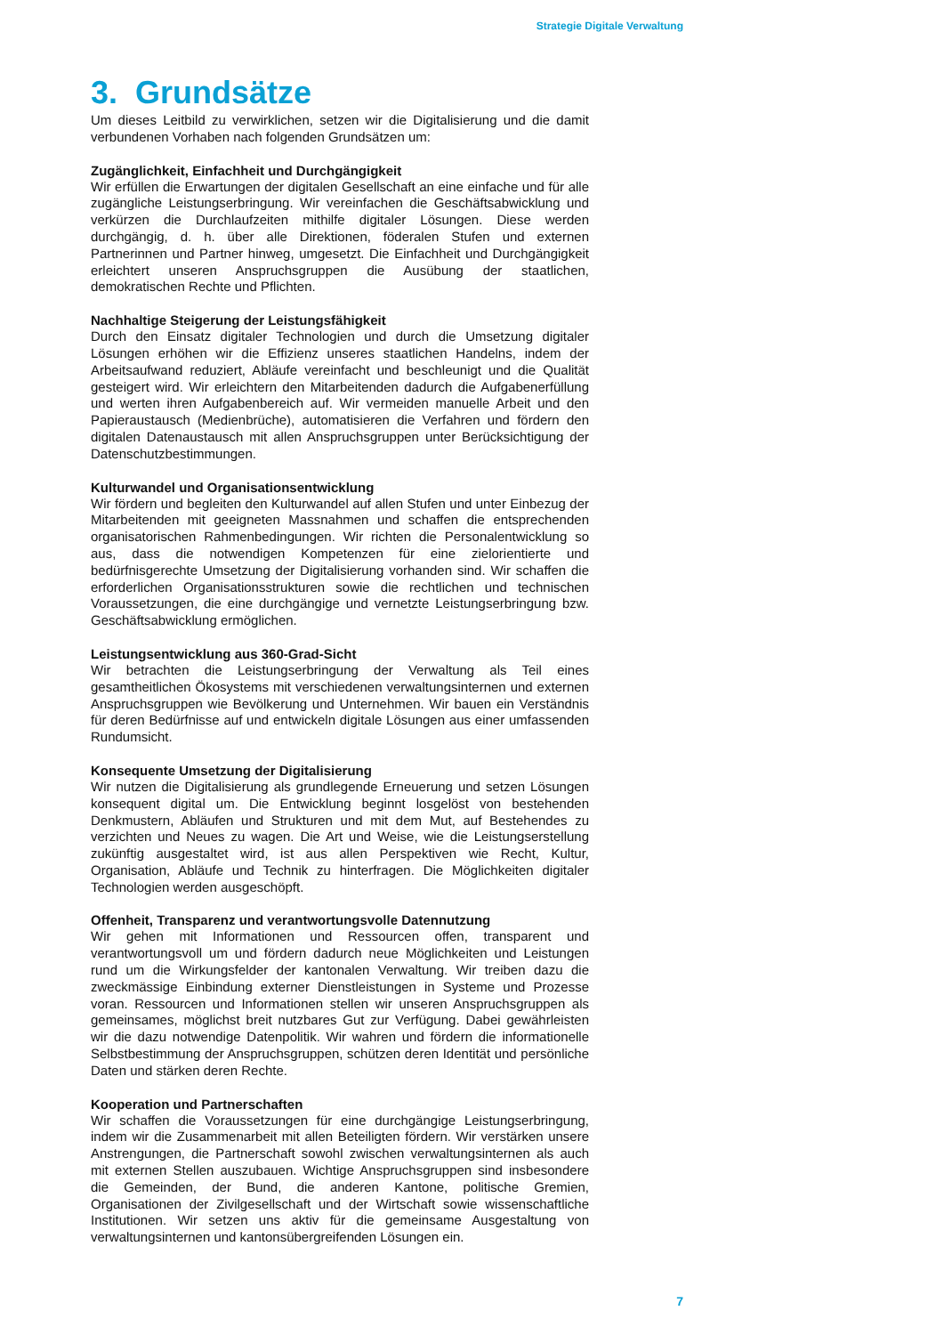Strategie Digitale Verwaltung
3. Grundsätze
Um dieses Leitbild zu verwirklichen, setzen wir die Digitalisierung und die damit verbundenen Vorhaben nach folgenden Grundsätzen um:
Zugänglichkeit, Einfachheit und Durchgängigkeit
Wir erfüllen die Erwartungen der digitalen Gesellschaft an eine einfache und für alle zugängliche Leistungserbringung. Wir vereinfachen die Geschäftsabwicklung und verkürzen die Durchlaufzeiten mithilfe digitaler Lösungen. Diese werden durchgängig, d. h. über alle Direktionen, föderalen Stufen und externen Partnerinnen und Partner hinweg, umgesetzt. Die Einfachheit und Durchgängigkeit erleichtert unseren Anspruchsgruppen die Ausübung der staatlichen, demokratischen Rechte und Pflichten.
Nachhaltige Steigerung der Leistungsfähigkeit
Durch den Einsatz digitaler Technologien und durch die Umsetzung digitaler Lösungen erhöhen wir die Effizienz unseres staatlichen Handelns, indem der Arbeitsaufwand reduziert, Abläufe vereinfacht und beschleunigt und die Qualität gesteigert wird. Wir erleichtern den Mitarbeitenden dadurch die Aufgabenerfüllung und werten ihren Aufgabenbereich auf. Wir vermeiden manuelle Arbeit und den Papieraustausch (Medienbrüche), automatisieren die Verfahren und fördern den digitalen Datenaustausch mit allen Anspruchsgruppen unter Berücksichtigung der Datenschutzbestimmungen.
Kulturwandel und Organisationsentwicklung
Wir fördern und begleiten den Kulturwandel auf allen Stufen und unter Einbezug der Mitarbeitenden mit geeigneten Massnahmen und schaffen die entsprechenden organisatorischen Rahmenbedingungen. Wir richten die Personalentwicklung so aus, dass die notwendigen Kompetenzen für eine zielorientierte und bedürfnisgerechte Umsetzung der Digitalisierung vorhanden sind. Wir schaffen die erforderlichen Organisationsstrukturen sowie die rechtlichen und technischen Voraussetzungen, die eine durchgängige und vernetzte Leistungserbringung bzw. Geschäftsabwicklung ermöglichen.
Leistungsentwicklung aus 360-Grad-Sicht
Wir betrachten die Leistungserbringung der Verwaltung als Teil eines gesamtheitlichen Ökosystems mit verschiedenen verwaltungsinternen und externen Anspruchsgruppen wie Bevölkerung und Unternehmen. Wir bauen ein Verständnis für deren Bedürfnisse auf und entwickeln digitale Lösungen aus einer umfassenden Rundumsicht.
Konsequente Umsetzung der Digitalisierung
Wir nutzen die Digitalisierung als grundlegende Erneuerung und setzen Lösungen konsequent digital um. Die Entwicklung beginnt losgelöst von bestehenden Denkmustern, Abläufen und Strukturen und mit dem Mut, auf Bestehendes zu verzichten und Neues zu wagen. Die Art und Weise, wie die Leistungserstellung zukünftig ausgestaltet wird, ist aus allen Perspektiven wie Recht, Kultur, Organisation, Abläufe und Technik zu hinterfragen. Die Möglichkeiten digitaler Technologien werden ausgeschöpft.
Offenheit, Transparenz und verantwortungsvolle Datennutzung
Wir gehen mit Informationen und Ressourcen offen, transparent und verantwortungsvoll um und fördern dadurch neue Möglichkeiten und Leistungen rund um die Wirkungsfelder der kantonalen Verwaltung. Wir treiben dazu die zweckmässige Einbindung externer Dienstleistungen in Systeme und Prozesse voran. Ressourcen und Informationen stellen wir unseren Anspruchsgruppen als gemeinsames, möglichst breit nutzbares Gut zur Verfügung. Dabei gewährleisten wir die dazu notwendige Datenpolitik. Wir wahren und fördern die informationelle Selbstbestimmung der Anspruchsgruppen, schützen deren Identität und persönliche Daten und stärken deren Rechte.
Kooperation und Partnerschaften
Wir schaffen die Voraussetzungen für eine durchgängige Leistungserbringung, indem wir die Zusammenarbeit mit allen Beteiligten fördern. Wir verstärken unsere Anstrengungen, die Partnerschaft sowohl zwischen verwaltungsinternen als auch mit externen Stellen auszubauen. Wichtige Anspruchsgruppen sind insbesondere die Gemeinden, der Bund, die anderen Kantone, politische Gremien, Organisationen der Zivilgesellschaft und der Wirtschaft sowie wissenschaftliche Institutionen. Wir setzen uns aktiv für die gemeinsame Ausgestaltung von verwaltungsinternen und kantonsübergreifenden Lösungen ein.
7